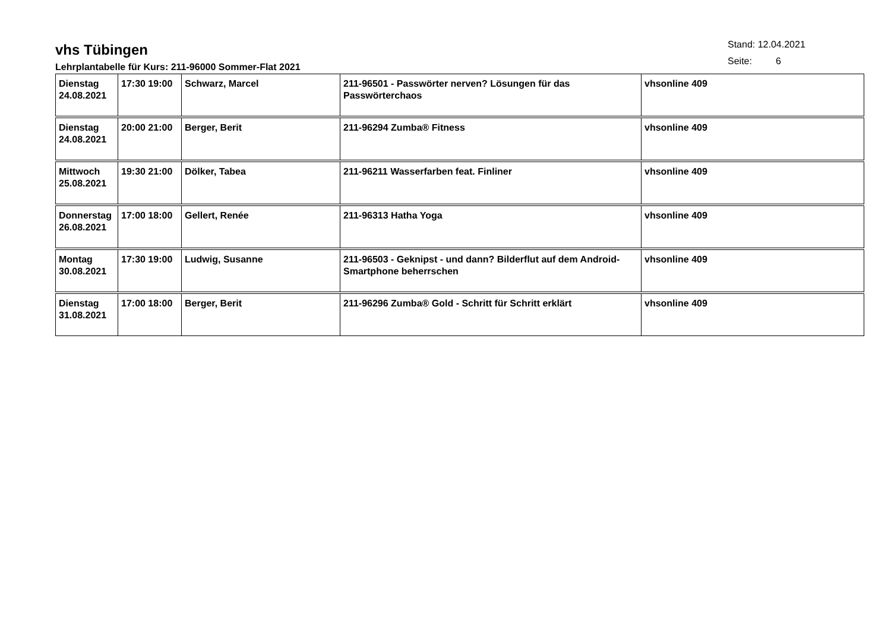vhs Tübingen
Lehrplantabelle für Kurs: 211-96000 Sommer-Flat 2021
Stand: 12.04.2021
Seite: 6
| Dienstag 24.08.2021 | 17:30 19:00 | Schwarz, Marcel | 211-96501 - Passwörter nerven? Lösungen für das Passwörterchaos | vhsonline 409 |
| Dienstag 24.08.2021 | 20:00 21:00 | Berger, Berit | 211-96294 Zumba® Fitness | vhsonline 409 |
| Mittwoch 25.08.2021 | 19:30 21:00 | Dölker, Tabea | 211-96211 Wasserfarben feat. Finliner | vhsonline 409 |
| Donnerstag 26.08.2021 | 17:00 18:00 | Gellert, Renée | 211-96313 Hatha Yoga | vhsonline 409 |
| Montag 30.08.2021 | 17:30 19:00 | Ludwig, Susanne | 211-96503 - Geknipst - und dann? Bilderflut auf dem Android-Smartphone beherrschen | vhsonline 409 |
| Dienstag 31.08.2021 | 17:00 18:00 | Berger, Berit | 211-96296 Zumba® Gold - Schritt für Schritt erklärt | vhsonline 409 |